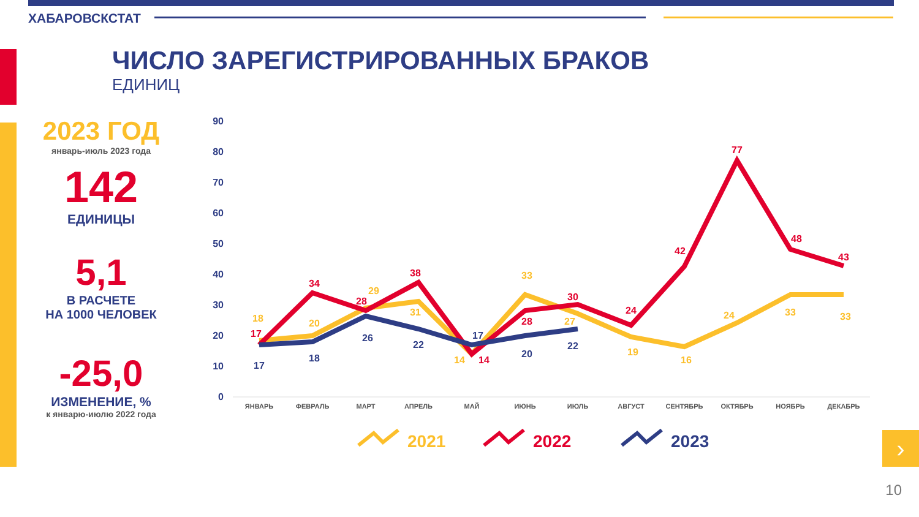ХАБАРОВСКСТАТ
ЧИСЛО ЗАРЕГИСТРИРОВАННЫХ БРАКОВ
ЕДИНИЦ
2023 ГОД
январь-июль 2023 года
142
ЕДИНИЦЫ
5,1
В РАСЧЕТЕ
НА 1000 ЧЕЛОВЕК
-25,0
ИЗМЕНЕНИЕ, %
к январю-июлю 2022 года
90
80
70
60
50
40
30
20
10
0
ЯНВАРЬ
ФЕВРАЛЬ
МАРТ
АПРЕЛЬ
МАЙ
ИЮНЬ
ИЮЛЬ
АВГУСТ
СЕНТЯБРЬ
ОКТЯБРЬ
НОЯБРЬ
ДЕКАБРЬ
17
34
28
38
14
28
30
24
42
77
48
43
18
20
29
31
14
33
27
19
16
24
33
33
17
18
26
22
17
20
22
2021
2022
2023
›
10